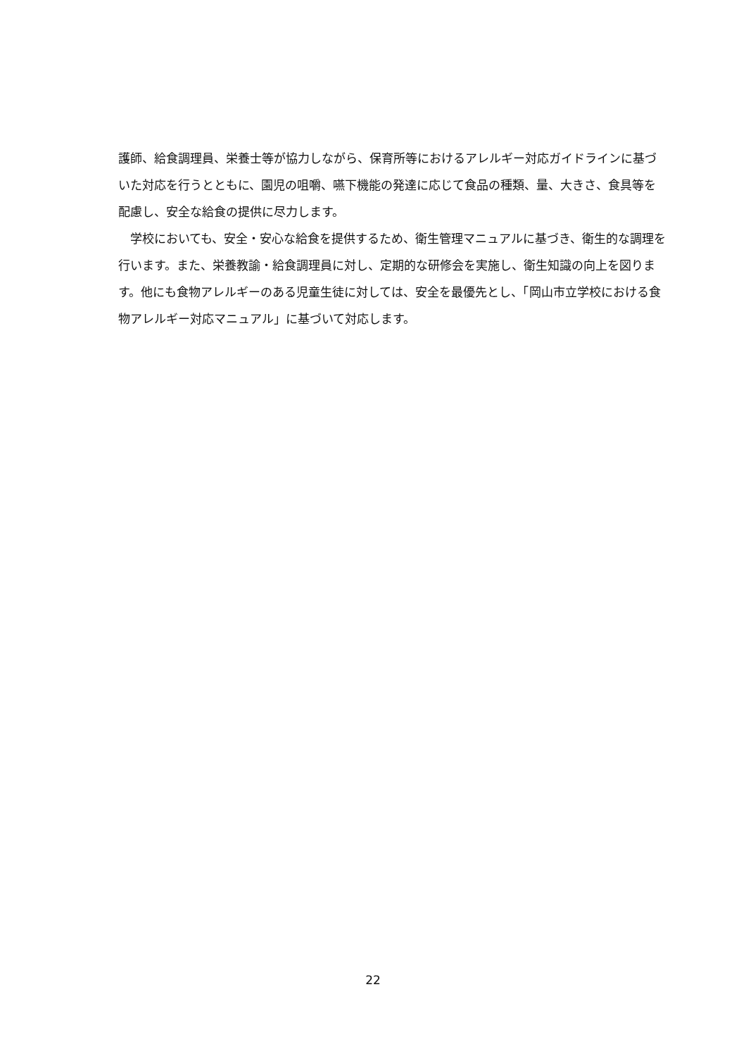護師、給食調理員、栄養士等が協力しながら、保育所等におけるアレルギー対応ガイドラインに基づいた対応を行うとともに、園児の咀嚼、嚥下機能の発達に応じて食品の種類、量、大きさ、食具等を配慮し、安全な給食の提供に尽力します。
　学校においても、安全・安心な給食を提供するため、衛生管理マニュアルに基づき、衛生的な調理を行います。また、栄養教諭・給食調理員に対し、定期的な研修会を実施し、衛生知識の向上を図ります。他にも食物アレルギーのある児童生徒に対しては、安全を最優先とし、「岡山市立学校における食物アレルギー対応マニュアル」に基づいて対応します。
22